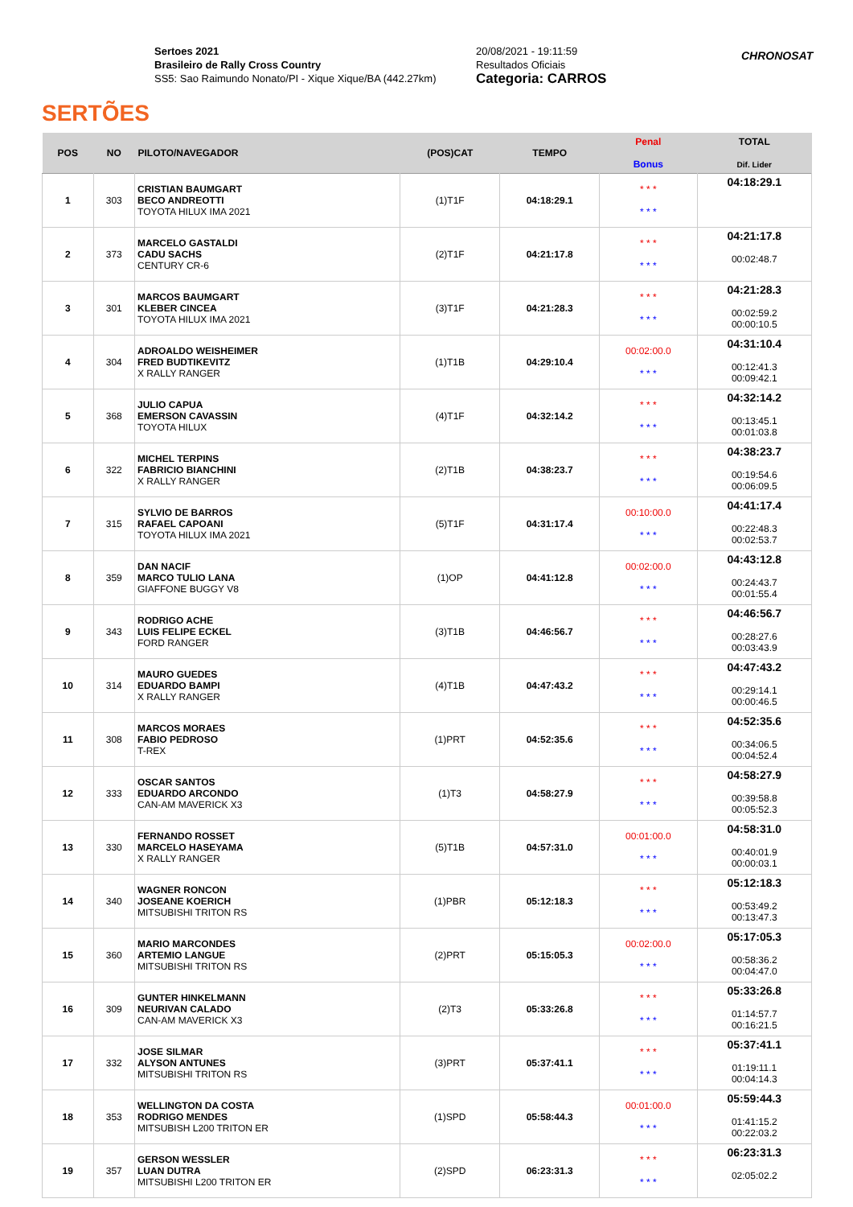SERTÕES
Sertoes 2021
Brasileiro de Rally Cross Country
SS5: Sao Raimundo Nonato/PI - Xique Xique/BA (442.27km)
20/08/2021 - 19:11:59
Resultados Oficiais
Categoria: CARROS
CHRONOSAT
| POS | NO | PILOTO/NAVEGADOR | (POS)CAT | TEMPO | Penal Bonus | TOTAL Dif. Lider |
| --- | --- | --- | --- | --- | --- | --- |
| 1 | 303 | CRISTIAN BAUMGART BECO ANDREOTTI TOYOTA HILUX IMA 2021 | (1)T1F | 04:18:29.1 | * * * * * * | 04:18:29.1 |
| 2 | 373 | MARCELO GASTALDI CADU SACHS CENTURY CR-6 | (2)T1F | 04:21:17.8 | * * * * * * | 04:21:17.8 00:02:48.7 |
| 3 | 301 | MARCOS BAUMGART KLEBER CINCEA TOYOTA HILUX IMA 2021 | (3)T1F | 04:21:28.3 | * * * * * * | 04:21:28.3 00:02:59.2 00:00:10.5 |
| 4 | 304 | ADROALDO WEISHEIMER FRED BUDTIKEVITZ X RALLY RANGER | (1)T1B | 04:29:10.4 | 00:02:00.0 * * * | 04:31:10.4 00:12:41.3 00:09:42.1 |
| 5 | 368 | JULIO CAPUA EMERSON CAVASSIN TOYOTA HILUX | (4)T1F | 04:32:14.2 | * * * * * * | 04:32:14.2 00:13:45.1 00:01:03.8 |
| 6 | 322 | MICHEL TERPINS FABRICIO BIANCHINI X RALLY RANGER | (2)T1B | 04:38:23.7 | * * * * * * | 04:38:23.7 00:19:54.6 00:06:09.5 |
| 7 | 315 | SYLVIO DE BARROS RAFAEL CAPOANI TOYOTA HILUX IMA 2021 | (5)T1F | 04:31:17.4 | 00:10:00.0 * * * | 04:41:17.4 00:22:48.3 00:02:53.7 |
| 8 | 359 | DAN NACIF MARCO TULIO LANA GIAFFONE BUGGY V8 | (1)OP | 04:41:12.8 | 00:02:00.0 * * * | 04:43:12.8 00:24:43.7 00:01:55.4 |
| 9 | 343 | RODRIGO ACHE LUIS FELIPE ECKEL FORD RANGER | (3)T1B | 04:46:56.7 | * * * * * * | 04:46:56.7 00:28:27.6 00:03:43.9 |
| 10 | 314 | MAURO GUEDES EDUARDO BAMPI X RALLY RANGER | (4)T1B | 04:47:43.2 | * * * * * * | 04:47:43.2 00:29:14.1 00:00:46.5 |
| 11 | 308 | MARCOS MORAES FABIO PEDROSO T-REX | (1)PRT | 04:52:35.6 | * * * * * * | 04:52:35.6 00:34:06.5 00:04:52.4 |
| 12 | 333 | OSCAR SANTOS EDUARDO ARCONDO CAN-AM MAVERICK X3 | (1)T3 | 04:58:27.9 | * * * * * * | 04:58:27.9 00:39:58.8 00:05:52.3 |
| 13 | 330 | FERNANDO ROSSET MARCELO HASEYAMA X RALLY RANGER | (5)T1B | 04:57:31.0 | 00:01:00.0 * * * | 04:58:31.0 00:40:01.9 00:00:03.1 |
| 14 | 340 | WAGNER RONCON JOSEANE KOERICH MITSUBISHI TRITON RS | (1)PBR | 05:12:18.3 | * * * * * * | 05:12:18.3 00:53:49.2 00:13:47.3 |
| 15 | 360 | MARIO MARCONDES ARTEMIO LANGUE MITSUBISHI TRITON RS | (2)PRT | 05:15:05.3 | 00:02:00.0 * * * | 05:17:05.3 00:58:36.2 00:04:47.0 |
| 16 | 309 | GUNTER HINKELMANN NEURIVAN CALADO CAN-AM MAVERICK X3 | (2)T3 | 05:33:26.8 | * * * * * * | 05:33:26.8 01:14:57.7 00:16:21.5 |
| 17 | 332 | JOSE SILMAR ALYSON ANTUNES MITSUBISHI TRITON RS | (3)PRT | 05:37:41.1 | * * * * * * | 05:37:41.1 01:19:11.1 00:04:14.3 |
| 18 | 353 | WELLINGTON DA COSTA RODRIGO MENDES MITSUBISH L200 TRITON ER | (1)SPD | 05:58:44.3 | 00:01:00.0 * * * | 05:59:44.3 01:41:15.2 00:22:03.2 |
| 19 | 357 | GERSON WESSLER LUAN DUTRA MITSUBISHI L200 TRITON ER | (2)SPD | 06:23:31.3 | * * * * * * | 06:23:31.3 02:05:02.2 |